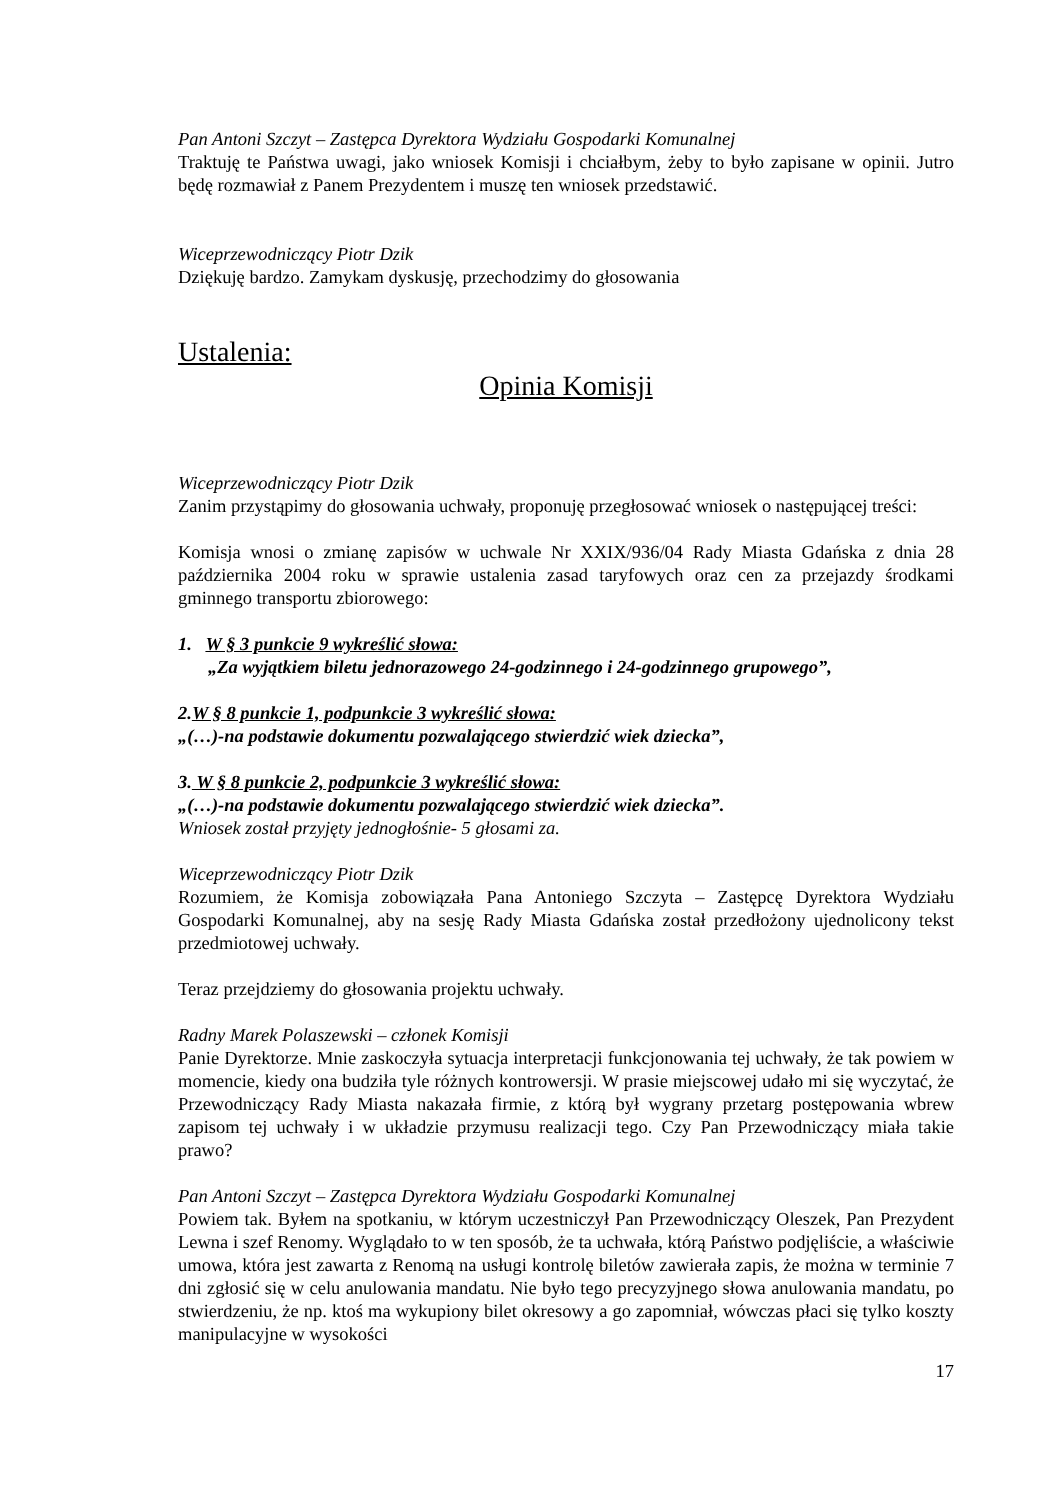Pan Antoni Szczyt – Zastępca Dyrektora Wydziału Gospodarki Komunalnej
Traktuję te Państwa uwagi, jako wniosek Komisji i chciałbym, żeby to było zapisane w opinii. Jutro będę rozmawiał z Panem Prezydentem i muszę ten wniosek przedstawić.
Wiceprzewodniczący Piotr Dzik
Dziękuję bardzo. Zamykam dyskusję, przechodzimy do głosowania
Ustalenia:
Opinia Komisji
Wiceprzewodniczący Piotr Dzik
Zanim przystąpimy do głosowania uchwały, proponuję przegłosować wniosek o następującej treści:
Komisja wnosi o zmianę zapisów w uchwale Nr XXIX/936/04 Rady Miasta Gdańska z dnia 28 października 2004 roku w sprawie ustalenia zasad taryfowych oraz cen za przejazdy środkami gminnego transportu zbiorowego:
1. W § 3 punkcie 9 wykreślić słowa:
„Za wyjątkiem biletu jednorazowego 24-godzinnego i 24-godzinnego grupowego”,
2.W § 8 punkcie 1, podpunkcie 3 wykreślić słowa:
„(…)-na podstawie dokumentu pozwalającego stwierdzić wiek dziecka”,
3. W § 8 punkcie 2, podpunkcie 3 wykreślić słowa:
„(…)-na podstawie dokumentu pozwalającego stwierdzić wiek dziecka”.
Wniosek został przyjęty jednogłośnie- 5 głosami za.
Wiceprzewodniczący Piotr Dzik
Rozumiem, że Komisja zobowiązała Pana Antoniego Szczyta – Zastępcę Dyrektora Wydziału Gospodarki Komunalnej, aby na sesję Rady Miasta Gdańska został przedłożony ujednolicony tekst przedmiotowej uchwały.
Teraz przejdziemy do głosowania projektu uchwały.
Radny Marek Polaszewski – członek Komisji
Panie Dyrektorze. Mnie zaskoczyła sytuacja interpretacji funkcjonowania tej uchwały, że tak powiem w momencie, kiedy ona budziła tyle różnych kontrowersji. W prasie miejscowej udało mi się wyczytać, że Przewodniczący Rady Miasta nakazała firmie, z którą był wygrany przetarg postępowania wbrew zapisom tej uchwały i w układzie przymusu realizacji tego. Czy Pan Przewodniczący miała takie prawo?
Pan Antoni Szczyt – Zastępca Dyrektora Wydziału Gospodarki Komunalnej
Powiem tak. Byłem na spotkaniu, w którym uczestniczył Pan Przewodniczący Oleszek, Pan Prezydent Lewna i szef Renomy. Wyglądało to w ten sposób, że ta uchwała, którą Państwo podjęliście, a właściwie umowa, która jest zawarta z Renomą na usługi kontrolę biletów zawierała zapis, że można w terminie 7 dni zgłosić się w celu anulowania mandatu. Nie było tego precyzyjnego słowa anulowania mandatu, po stwierdzeniu, że np. ktoś ma wykupiony bilet okresowy a go zapomniał, wówczas płaci się tylko koszty manipulacyjne w wysokości
17